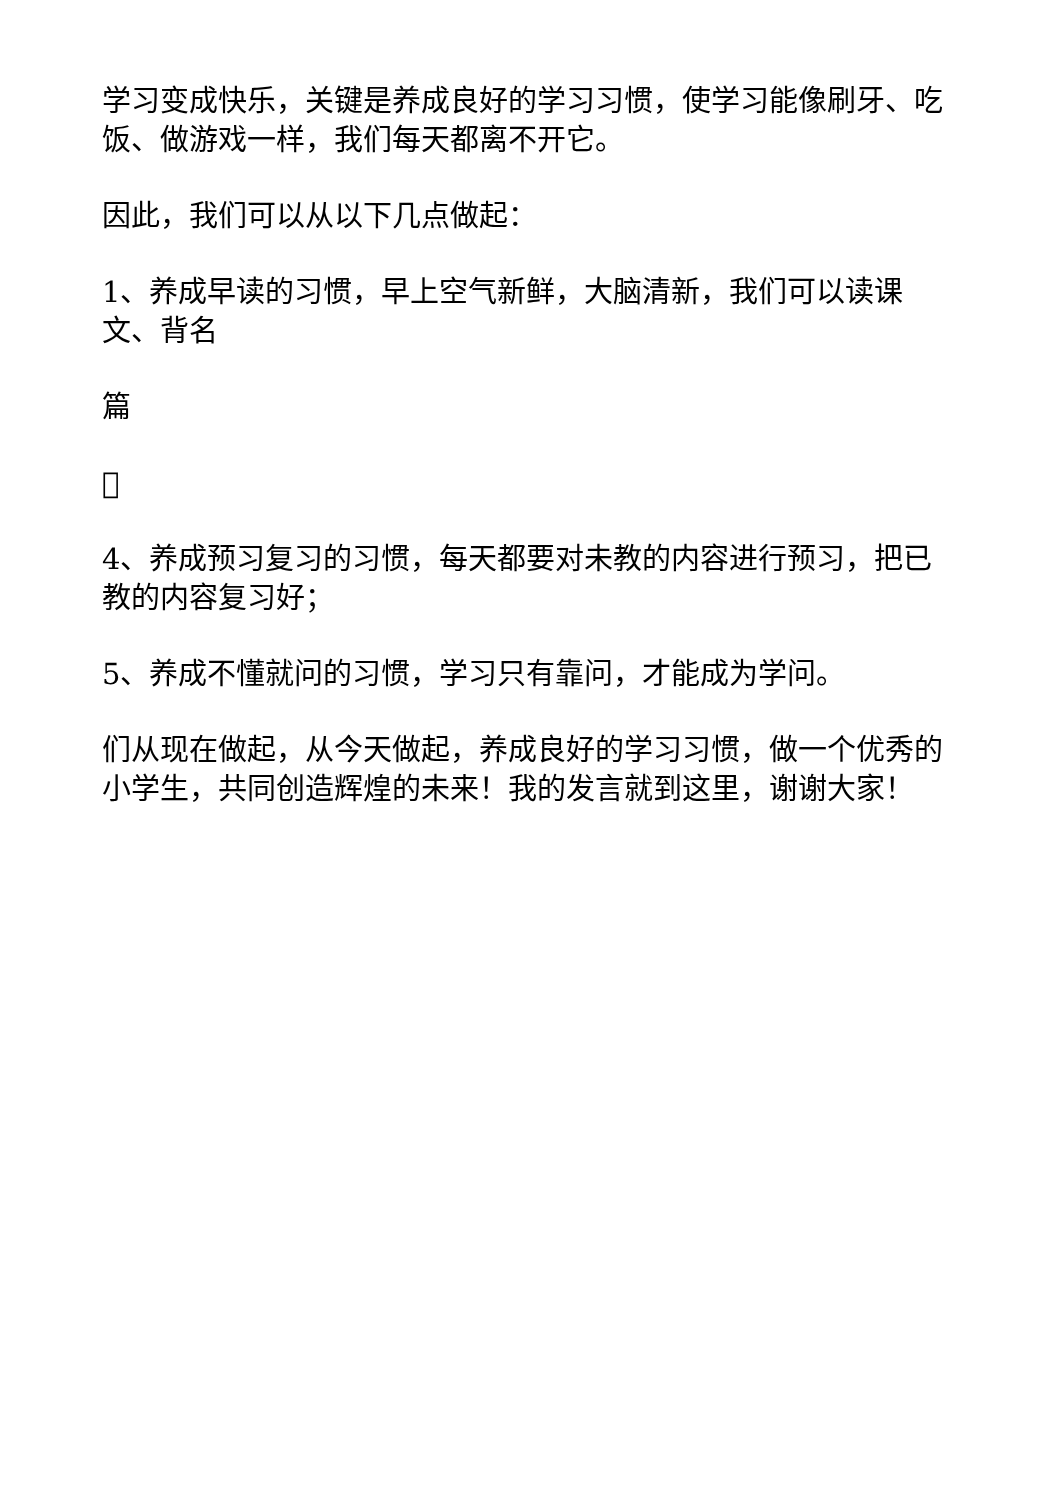学习变成快乐，关键是养成良好的学习习惯，使学习能像刷牙、吃饭、做游戏一样，我们每天都离不开它。
因此，我们可以从以下几点做起：
1、养成早读的习惯，早上空气新鲜，大脑清新，我们可以读课文、背名
篇

4、养成预习复习的习惯，每天都要对未教的内容进行预习，把已教的内容复习好；
5、养成不懂就问的习惯，学习只有靠问，才能成为学问。
们从现在做起，从今天做起，养成良好的学习习惯，做一个优秀的小学生，共同创造辉煌的未来！我的发言就到这里，谢谢大家！